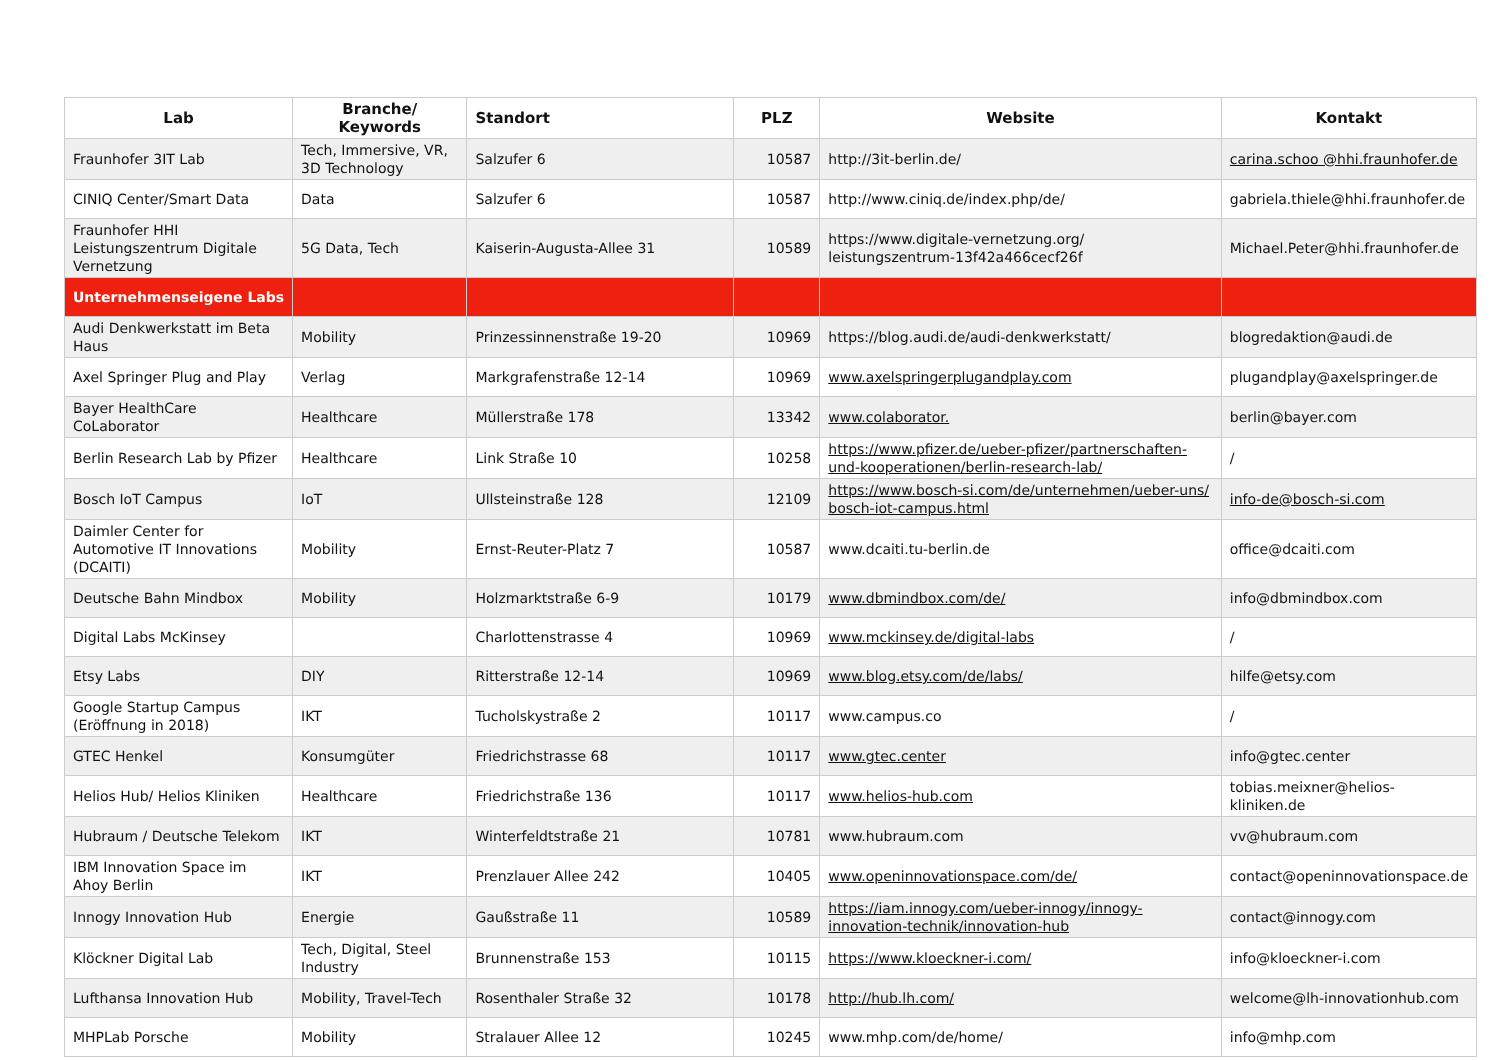| Lab | Branche/ Keywords | Standort | PLZ | Website | Kontakt |
| --- | --- | --- | --- | --- | --- |
| Fraunhofer 3IT Lab | Tech, Immersive, VR, 3D Technology | Salzufer 6 | 10587 | http://3it-berlin.de/ | carina.schoo @hhi.fraunhofer.de |
| CINIQ Center/Smart Data | Data | Salzufer 6 | 10587 | http://www.ciniq.de/index.php/de/ | gabriela.thiele@hhi.fraunhofer.de |
| Fraunhofer HHI Leistungszentrum Digitale Vernetzung | 5G Data, Tech | Kaiserin-Augusta-Allee 31 | 10589 | https://www.digitale-vernetzung.org/ leistungszentrum-13f42a466cecf26f | Michael.Peter@hhi.fraunhofer.de |
| Unternehmenseigene Labs | | | | | |
| Audi Denkwerkstatt im Beta Haus | Mobility | Prinzessinnenstraße 19-20 | 10969 | https://blog.audi.de/audi-denkwerkstatt/ | blogredaktion@audi.de |
| Axel Springer Plug and Play | Verlag | Markgrafenstraße 12-14 | 10969 | www.axelspringerplugandplay.com | plugandplay@axelspringer.de |
| Bayer HealthCare CoLaborator | Healthcare | Müllerstraße 178 | 13342 | www.colaborator. | berlin@bayer.com |
| Berlin Research Lab by Pfizer | Healthcare | Link Straße 10 | 10258 | https://www.pfizer.de/ueber-pfizer/partnerschaften-und-kooperationen/berlin-research-lab/ | / |
| Bosch IoT Campus | IoT | Ullsteinstraße 128 | 12109 | https://www.bosch-si.com/de/unternehmen/ueber-uns/ bosch-iot-campus.html | info-de@bosch-si.com |
| Daimler Center for Automotive IT Innovations (DCAITI) | Mobility | Ernst-Reuter-Platz 7 | 10587 | www.dcaiti.tu-berlin.de | office@dcaiti.com |
| Deutsche Bahn Mindbox | Mobility | Holzmarktstraße 6-9 | 10179 | www.dbmindbox.com/de/ | info@dbmindbox.com |
| Digital Labs McKinsey | | Charlottenstrasse 4 | 10969 | www.mckinsey.de/digital-labs | / |
| Etsy Labs | DIY | Ritterstraße 12-14 | 10969 | www.blog.etsy.com/de/labs/ | hilfe@etsy.com |
| Google Startup Campus (Eröffnung in 2018) | IKT | Tucholskystraße 2 | 10117 | www.campus.co | / |
| GTEC Henkel | Konsumgüter | Friedrichstrasse 68 | 10117 | www.gtec.center | info@gtec.center |
| Helios Hub/ Helios Kliniken | Healthcare | Friedrichstraße 136 | 10117 | www.helios-hub.com | tobias.meixner@helios-kliniken.de |
| Hubraum / Deutsche Telekom | IKT | Winterfeldtstraße 21 | 10781 | www.hubraum.com | vv@hubraum.com |
| IBM Innovation Space im Ahoy Berlin | IKT | Prenzlauer Allee 242 | 10405 | www.openinnovationspace.com/de/ | contact@openinnovationspace.de |
| Innogy Innovation Hub | Energie | Gaußstraße 11 | 10589 | https://iam.innogy.com/ueber-innogy/innogy-innovation-technik/innovation-hub | contact@innogy.com |
| Klöckner Digital Lab | Tech, Digital, Steel Industry | Brunnenstraße 153 | 10115 | https://www.kloeckner-i.com/ | info@kloeckner-i.com |
| Lufthansa Innovation Hub | Mobility, Travel-Tech | Rosenthaler Straße 32 | 10178 | http://hub.lh.com/ | welcome@lh-innovationhub.com |
| MHPLab Porsche | Mobility | Stralauer Allee 12 | 10245 | www.mhp.com/de/home/ | info@mhp.com |